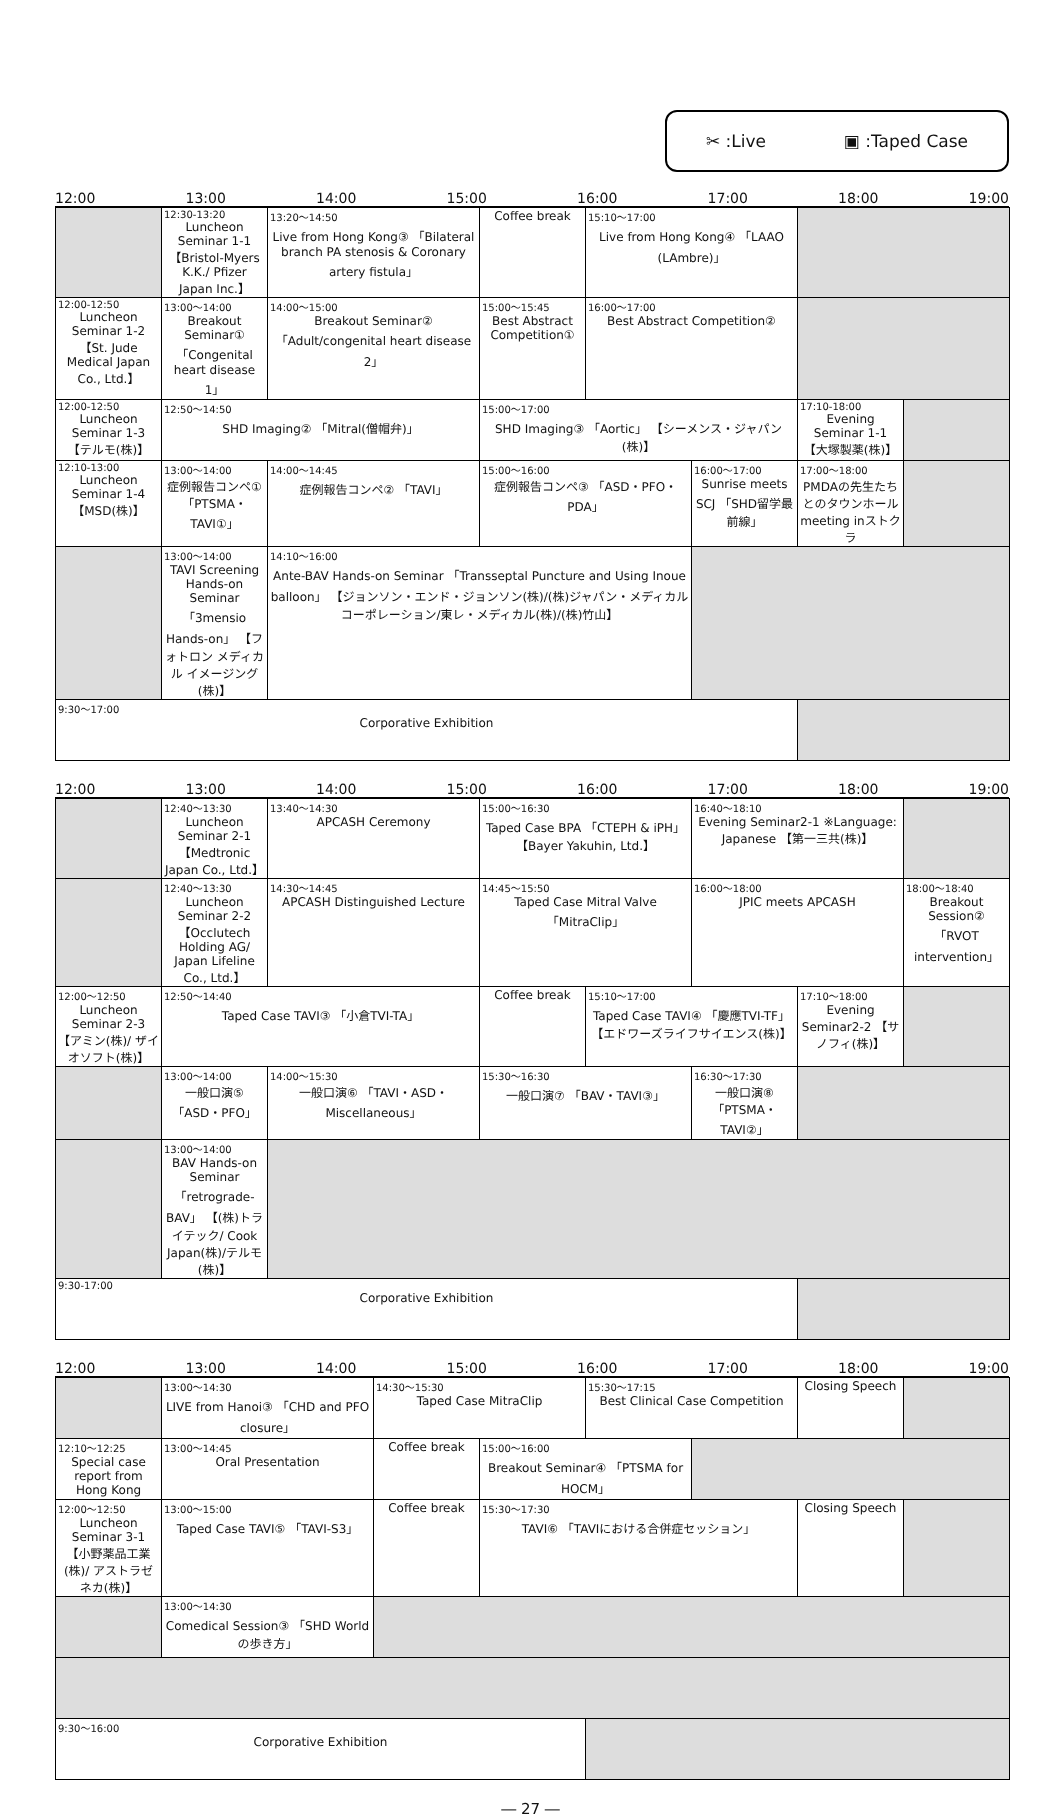✂ :Live ▣ :Taped Case
12:00 13:00 14:00 15:00 16:00 17:00 18:00 19:00
| | 12:30-13:20 Luncheon Seminar 1-1 【Bristol-Myers K.K./ Pfizer Japan Inc.】 | 13:20〜14:50 Live from Hong Kong③ 「Bilateral branch PA stenosis & Coronary artery fistula」 | Coffee break | 15:10〜17:00 Live from Hong Kong④ 「LAAO (LAmbre)」 | | | |
| 12:00-12:50 Luncheon Seminar 1-2 【St. Jude Medical Japan Co., Ltd.】 | 13:00〜14:00 Breakout Seminar① 「Congenital heart disease 1」 | 14:00〜15:00 Breakout Seminar② 「Adult/congenital heart disease 2」 | 15:00〜15:45 Best Abstract Competition① | 16:00〜17:00 Best Abstract Competition② | | | |
| 12:00-12:50 Luncheon Seminar 1-3 【テルモ(株)】 | 12:50〜14:50 SHD Imaging② 「Mitral(僧帽弁)」 | | 15:00〜17:00 SHD Imaging③ 「Aortic」 【シーメンス・ジャパン(株)】 | | | 17:10-18:00 Evening Seminar 1-1 【大塚製薬(株)】 | |
| 12:10-13:00 Luncheon Seminar 1-4 【MSD(株)】 | 13:00〜14:00 症例報告コンペ① 「PTSMA・TAVI①」 | 14:00〜14:45 症例報告コンペ② 「TAVI」 | 15:00〜16:00 症例報告コンペ③ 「ASD・PFO・PDA」 | | 16:00〜17:00 Sunrise meets SCJ 「SHD留学最前線」 | 17:00〜18:00 PMDAの先生たちとのタウンホールmeeting inストクラ | |
| | 13:00〜14:00 TAVI Screening Hands-on Seminar 「3mensio Hands-on」 【フォトロン メディカル イメージング(株)】 | 14:10〜16:00 Ante-BAV Hands-on Seminar 「Transseptal Puncture and Using Inoue balloon」 【ジョンソン・エンド・ジョンソン(株)/(株)ジャパン・メディカルコーポレーション/東レ・メディカル(株)/(株)竹山】 | | | | | |
| 9:30〜17:00 Corporative Exhibition | | | | | | | |
12:00 13:00 14:00 15:00 16:00 17:00 18:00 19:00
| | 12:40〜13:30 Luncheon Seminar 2-1 【Medtronic Japan Co., Ltd.】 | 13:40〜14:30 APCASH Ceremony | 15:00〜16:30 Taped Case BPA 「CTEPH & iPH」 【Bayer Yakuhin, Ltd.】 | | 16:40〜18:10 Evening Seminar2-1 ※Language: Japanese 【第一三共(株)】 | | |
| | 12:40〜13:30 Luncheon Seminar 2-2 【Occlutech Holding AG/ Japan Lifeline Co., Ltd.】 | 14:30〜14:45 APCASH Distinguished Lecture | 14:45〜15:50 Taped Case Mitral Valve 「MitraClip」 | | 16:00〜18:00 JPIC meets APCASH | | 18:00〜18:40 Breakout Session② 「RVOT intervention」 |
| 12:00〜12:50 Luncheon Seminar 2-3 【アミン(株)/ ザイオソフト(株)】 | 12:50〜14:40 Taped Case TAVI③ 「小倉TVI-TA」 | | Coffee break | 15:10〜17:00 Taped Case TAVI④ 「慶應TVI-TF」 【エドワーズライフサイエンス(株)】 | | 17:10〜18:00 Evening Seminar2-2 【サノフィ(株)】 | |
| | 13:00〜14:00 一般口演⑤ 「ASD・PFO」 | 14:00〜15:30 一般口演⑥ 「TAVI・ASD・Miscellaneous」 | 15:30〜16:30 一般口演⑦ 「BAV・TAVI③」 | | 16:30〜17:30 一般口演⑧ 「PTSMA・TAVI②」 | | |
| | 13:00〜14:00 BAV Hands-on Seminar 「retrograde-BAV」 【(株)トライテック/ Cook Japan(株)/テルモ(株)】 | | | | | | |
| 9:30-17:00 Corporative Exhibition | | | | | | | |
12:00 13:00 14:00 15:00 16:00 17:00 18:00 19:00
| | 13:00〜14:30 LIVE from Hanoi③ 「CHD and PFO closure」 | 14:30〜15:30 Taped Case MitraClip | | 15:30〜17:15 Best Clinical Case Competition | | Closing Speech | |
| 12:10〜12:25 Special case report from Hong Kong | 13:00〜14:45 Oral Presentation | Coffee break | 15:00〜16:00 Breakout Seminar④ 「PTSMA for HOCM」 | | | | |
| 12:00〜12:50 Luncheon Seminar 3-1 【小野薬品工業(株)/ アストラゼネカ(株)】 | 13:00〜15:00 Taped Case TAVI⑤ 「TAVI-S3」 | Coffee break | 15:30〜17:30 TAVI⑥ 「TAVIにおける合併症セッション」 | | | Closing Speech | |
| | 13:00〜14:30 Comedical Session③ 「SHD Worldの歩き方」 | | | | | | |
| 9:30〜16:00 Corporative Exhibition | | | | | | | |
― 27 ―